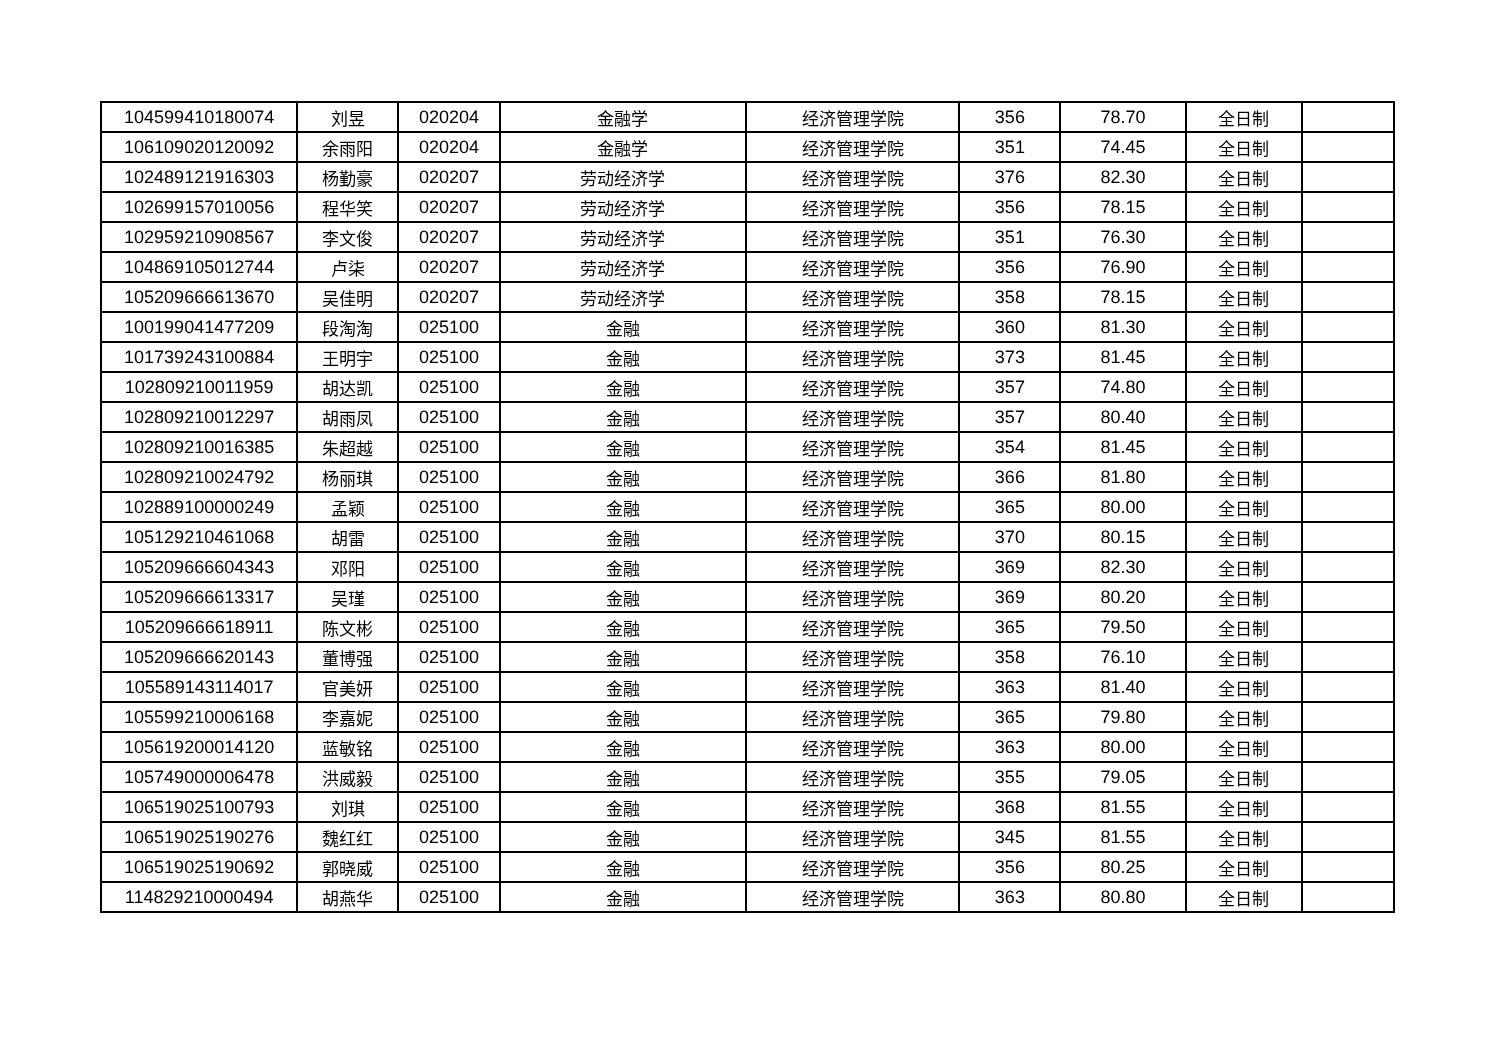| 104599410180074 | 刘昱 | 020204 | 金融学 | 经济管理学院 | 356 | 78.70 | 全日制 | |
| 106109020120092 | 余雨阳 | 020204 | 金融学 | 经济管理学院 | 351 | 74.45 | 全日制 | |
| 102489121916303 | 杨勤豪 | 020207 | 劳动经济学 | 经济管理学院 | 376 | 82.30 | 全日制 | |
| 102699157010056 | 程华笑 | 020207 | 劳动经济学 | 经济管理学院 | 356 | 78.15 | 全日制 | |
| 102959210908567 | 李文俊 | 020207 | 劳动经济学 | 经济管理学院 | 351 | 76.30 | 全日制 | |
| 104869105012744 | 卢柒 | 020207 | 劳动经济学 | 经济管理学院 | 356 | 76.90 | 全日制 | |
| 105209666613670 | 吴佳明 | 020207 | 劳动经济学 | 经济管理学院 | 358 | 78.15 | 全日制 | |
| 100199041477209 | 段淘淘 | 025100 | 金融 | 经济管理学院 | 360 | 81.30 | 全日制 | |
| 101739243100884 | 王明宇 | 025100 | 金融 | 经济管理学院 | 373 | 81.45 | 全日制 | |
| 102809210011959 | 胡达凯 | 025100 | 金融 | 经济管理学院 | 357 | 74.80 | 全日制 | |
| 102809210012297 | 胡雨凤 | 025100 | 金融 | 经济管理学院 | 357 | 80.40 | 全日制 | |
| 102809210016385 | 朱超越 | 025100 | 金融 | 经济管理学院 | 354 | 81.45 | 全日制 | |
| 102809210024792 | 杨丽琪 | 025100 | 金融 | 经济管理学院 | 366 | 81.80 | 全日制 | |
| 102889100000249 | 孟颖 | 025100 | 金融 | 经济管理学院 | 365 | 80.00 | 全日制 | |
| 105129210461068 | 胡雷 | 025100 | 金融 | 经济管理学院 | 370 | 80.15 | 全日制 | |
| 105209666604343 | 邓阳 | 025100 | 金融 | 经济管理学院 | 369 | 82.30 | 全日制 | |
| 105209666613317 | 吴瑾 | 025100 | 金融 | 经济管理学院 | 369 | 80.20 | 全日制 | |
| 105209666618911 | 陈文彬 | 025100 | 金融 | 经济管理学院 | 365 | 79.50 | 全日制 | |
| 105209666620143 | 董博强 | 025100 | 金融 | 经济管理学院 | 358 | 76.10 | 全日制 | |
| 105589143114017 | 官美妍 | 025100 | 金融 | 经济管理学院 | 363 | 81.40 | 全日制 | |
| 105599210006168 | 李嘉妮 | 025100 | 金融 | 经济管理学院 | 365 | 79.80 | 全日制 | |
| 105619200014120 | 蓝敏铭 | 025100 | 金融 | 经济管理学院 | 363 | 80.00 | 全日制 | |
| 105749000006478 | 洪威毅 | 025100 | 金融 | 经济管理学院 | 355 | 79.05 | 全日制 | |
| 106519025100793 | 刘琪 | 025100 | 金融 | 经济管理学院 | 368 | 81.55 | 全日制 | |
| 106519025190276 | 魏红红 | 025100 | 金融 | 经济管理学院 | 345 | 81.55 | 全日制 | |
| 106519025190692 | 郭晓威 | 025100 | 金融 | 经济管理学院 | 356 | 80.25 | 全日制 | |
| 114829210000494 | 胡燕华 | 025100 | 金融 | 经济管理学院 | 363 | 80.80 | 全日制 | |